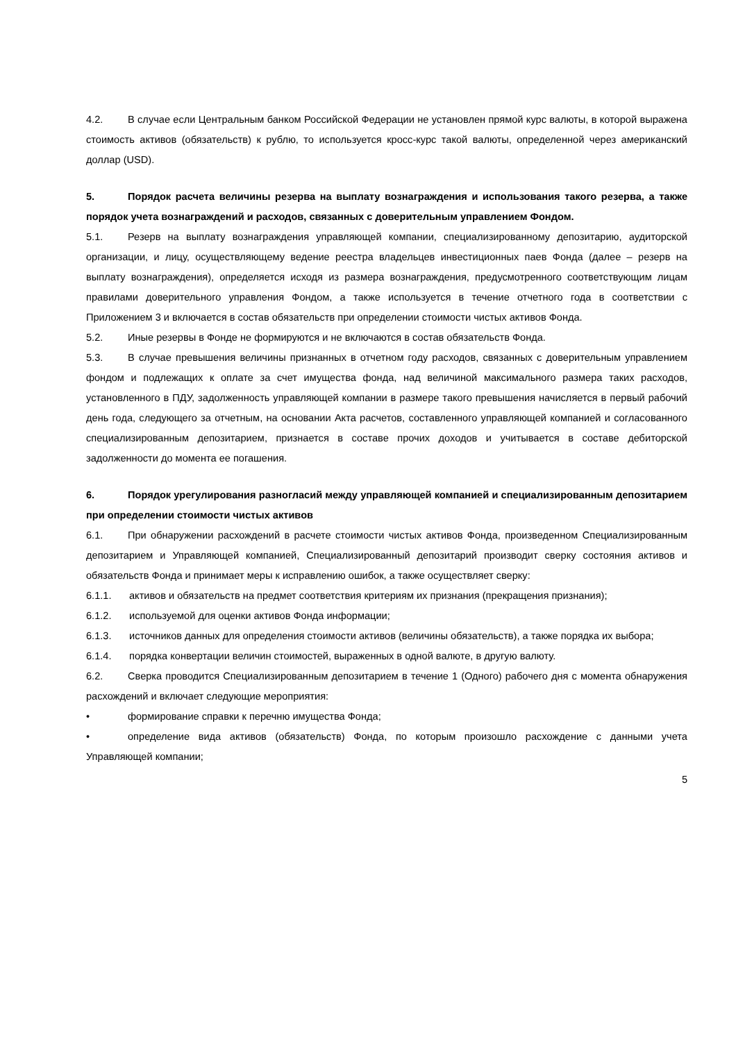4.2. В случае если Центральным банком Российской Федерации не установлен прямой курс валюты, в которой выражена стоимость активов (обязательств) к рублю, то используется кросс-курс такой валюты, определенной через американский доллар (USD).
5. Порядок расчета величины резерва на выплату вознаграждения и использования такого резерва, а также порядок учета вознаграждений и расходов, связанных с доверительным управлением Фондом.
5.1. Резерв на выплату вознаграждения управляющей компании, специализированному депозитарию, аудиторской организации, и лицу, осуществляющему ведение реестра владельцев инвестиционных паев Фонда (далее – резерв на выплату вознаграждения), определяется исходя из размера вознаграждения, предусмотренного соответствующим лицам правилами доверительного управления Фондом, а также используется в течение отчетного года в соответствии с Приложением 3 и включается в состав обязательств при определении стоимости чистых активов Фонда.
5.2. Иные резервы в Фонде не формируются и не включаются в состав обязательств Фонда.
5.3. В случае превышения величины признанных в отчетном году расходов, связанных с доверительным управлением фондом и подлежащих к оплате за счет имущества фонда, над величиной максимального размера таких расходов, установленного в ПДУ, задолженность управляющей компании в размере такого превышения начисляется в первый рабочий день года, следующего за отчетным, на основании Акта расчетов, составленного управляющей компанией и согласованного специализированным депозитарием, признается в составе прочих доходов и учитывается в составе дебиторской задолженности до момента ее погашения.
6. Порядок урегулирования разногласий между управляющей компанией и специализированным депозитарием при определении стоимости чистых активов
6.1. При обнаружении расхождений в расчете стоимости чистых активов Фонда, произведенном Специализированным депозитарием и Управляющей компанией, Специализированный депозитарий производит сверку состояния активов и обязательств Фонда и принимает меры к исправлению ошибок, а также осуществляет сверку:
6.1.1. активов и обязательств на предмет соответствия критериям их признания (прекращения признания);
6.1.2. используемой для оценки активов Фонда информации;
6.1.3. источников данных для определения стоимости активов (величины обязательств), а также порядка их выбора;
6.1.4. порядка конвертации величин стоимостей, выраженных в одной валюте, в другую валюту.
6.2. Сверка проводится Специализированным депозитарием в течение 1 (Одного) рабочего дня с момента обнаружения расхождений и включает следующие мероприятия:
• формирование справки к перечню имущества Фонда;
• определение вида активов (обязательств) Фонда, по которым произошло расхождение с данными учета Управляющей компании;
5